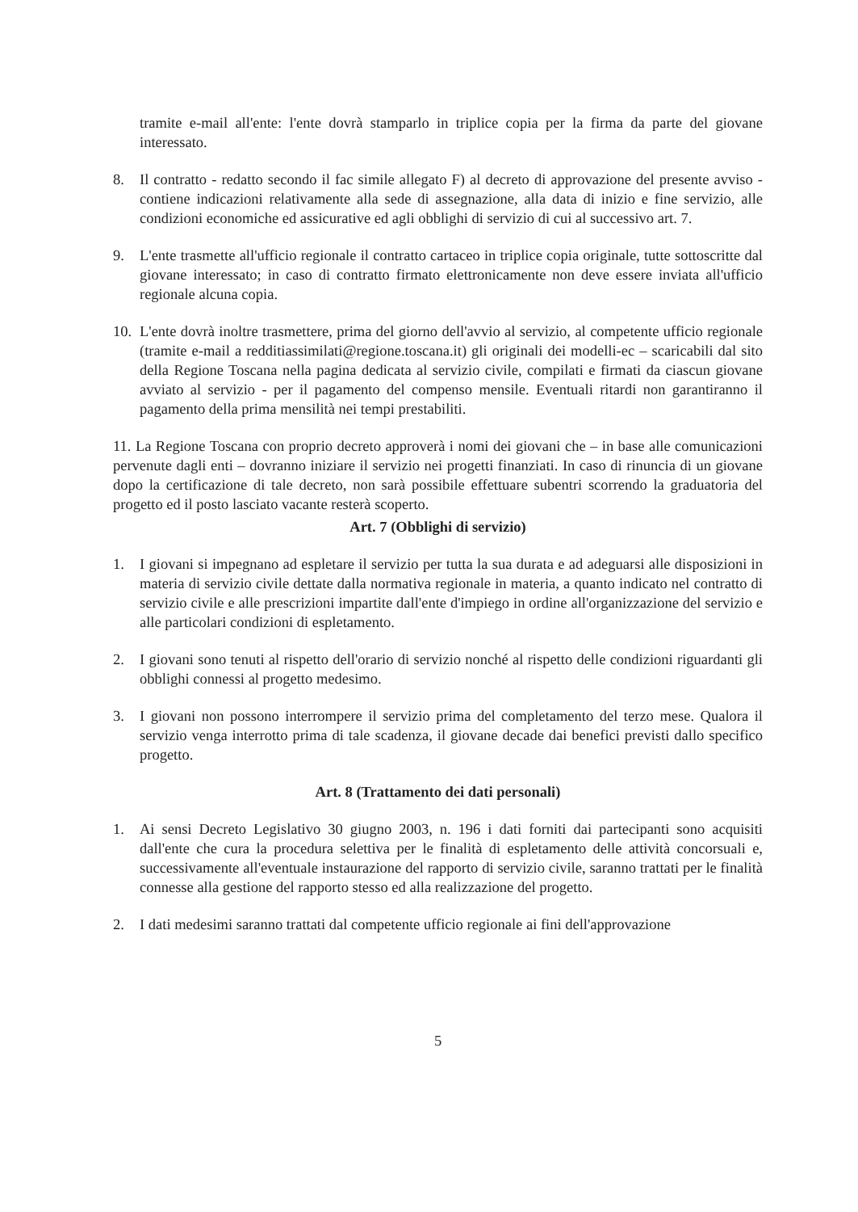tramite e-mail all'ente: l'ente dovrà stamparlo in triplice copia per la firma da parte del giovane interessato.
8. Il contratto - redatto secondo il fac simile allegato F) al decreto di approvazione del presente avviso - contiene indicazioni relativamente alla sede di assegnazione, alla data di inizio e fine servizio, alle condizioni economiche ed assicurative ed agli obblighi di servizio di cui al successivo art. 7.
9. L'ente trasmette all'ufficio regionale il contratto cartaceo in triplice copia originale, tutte sottoscritte dal giovane interessato; in caso di contratto firmato elettronicamente non deve essere inviata all'ufficio regionale alcuna copia.
10.
L'ente dovrà inoltre trasmettere, prima del giorno dell'avvio al servizio, al competente ufficio regionale (tramite e-mail a redditiassimilati@regione.toscana.it) gli originali dei modelli-ec – scaricabili dal sito della Regione Toscana nella pagina dedicata al servizio civile, compilati e firmati da ciascun giovane avviato al servizio - per il pagamento del compenso mensile. Eventuali ritardi non garantiranno il pagamento della prima mensilità nei tempi prestabiliti.
11. La Regione Toscana con proprio decreto approverà i nomi dei giovani che – in base alle comunicazioni pervenute dagli enti – dovranno iniziare il servizio nei progetti finanziati. In caso di rinuncia di un giovane dopo la certificazione di tale decreto, non sarà possibile effettuare subentri scorrendo la graduatoria del progetto ed il posto lasciato vacante resterà scoperto.
Art. 7 (Obblighi di servizio)
1. I giovani si impegnano ad espletare il servizio per tutta la sua durata e ad adeguarsi alle disposizioni in materia di servizio civile dettate dalla normativa regionale in materia, a quanto indicato nel contratto di servizio civile e alle prescrizioni impartite dall'ente d'impiego in ordine all'organizzazione del servizio e alle particolari condizioni di espletamento.
2. I giovani sono tenuti al rispetto dell'orario di servizio nonché al rispetto delle condizioni riguardanti gli obblighi connessi al progetto medesimo.
3. I giovani non possono interrompere il servizio prima del completamento del terzo mese. Qualora il servizio venga interrotto prima di tale scadenza, il giovane decade dai benefici previsti dallo specifico progetto.
Art. 8 (Trattamento dei dati personali)
1. Ai sensi Decreto Legislativo 30 giugno 2003, n. 196 i dati forniti dai partecipanti sono acquisiti dall'ente che cura la procedura selettiva per le finalità di espletamento delle attività concorsuali e, successivamente all'eventuale instaurazione del rapporto di servizio civile, saranno trattati per le finalità connesse alla gestione del rapporto stesso ed alla realizzazione del progetto.
2. I dati medesimi saranno trattati dal competente ufficio regionale ai fini dell'approvazione
5